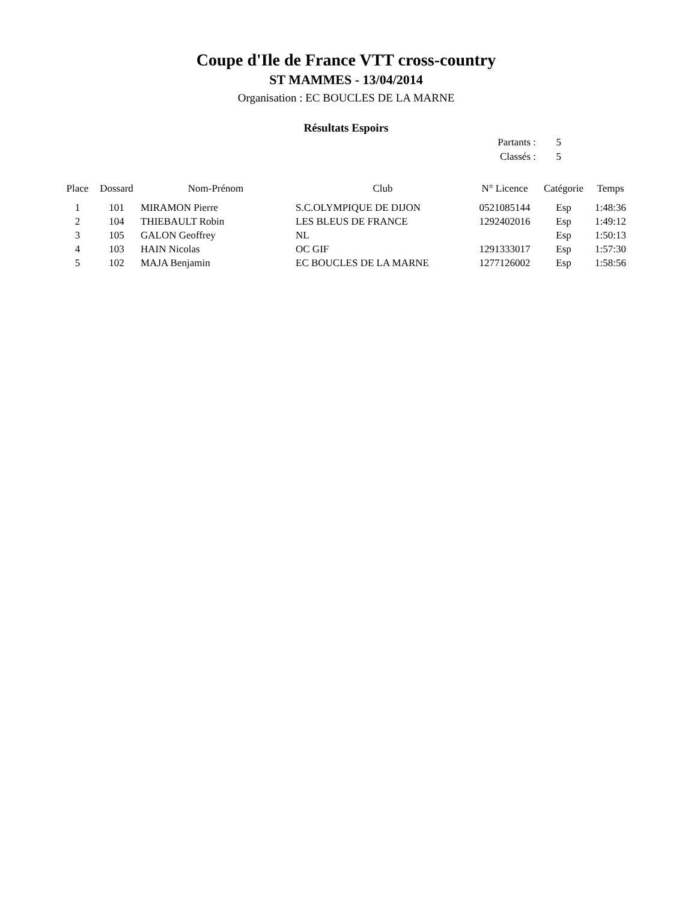Coupe d'Ile de France VTT cross-country
ST MAMMES - 13/04/2014
Organisation : EC BOUCLES DE LA MARNE
Résultats Espoirs
| Partants : | 5 |
| Classés : | 5 |
| Place | Dossard | Nom-Prénom | Club | N° Licence | Catégorie | Temps |
| --- | --- | --- | --- | --- | --- | --- |
| 1 | 101 | MIRAMON Pierre | S.C.OLYMPIQUE DE DIJON | 0521085144 | Esp | 1:48:36 |
| 2 | 104 | THIEBAULT Robin | LES BLEUS DE FRANCE | 1292402016 | Esp | 1:49:12 |
| 3 | 105 | GALON Geoffrey | NL | | Esp | 1:50:13 |
| 4 | 103 | HAIN Nicolas | OC GIF | 1291333017 | Esp | 1:57:30 |
| 5 | 102 | MAJA Benjamin | EC BOUCLES DE LA MARNE | 1277126002 | Esp | 1:58:56 |